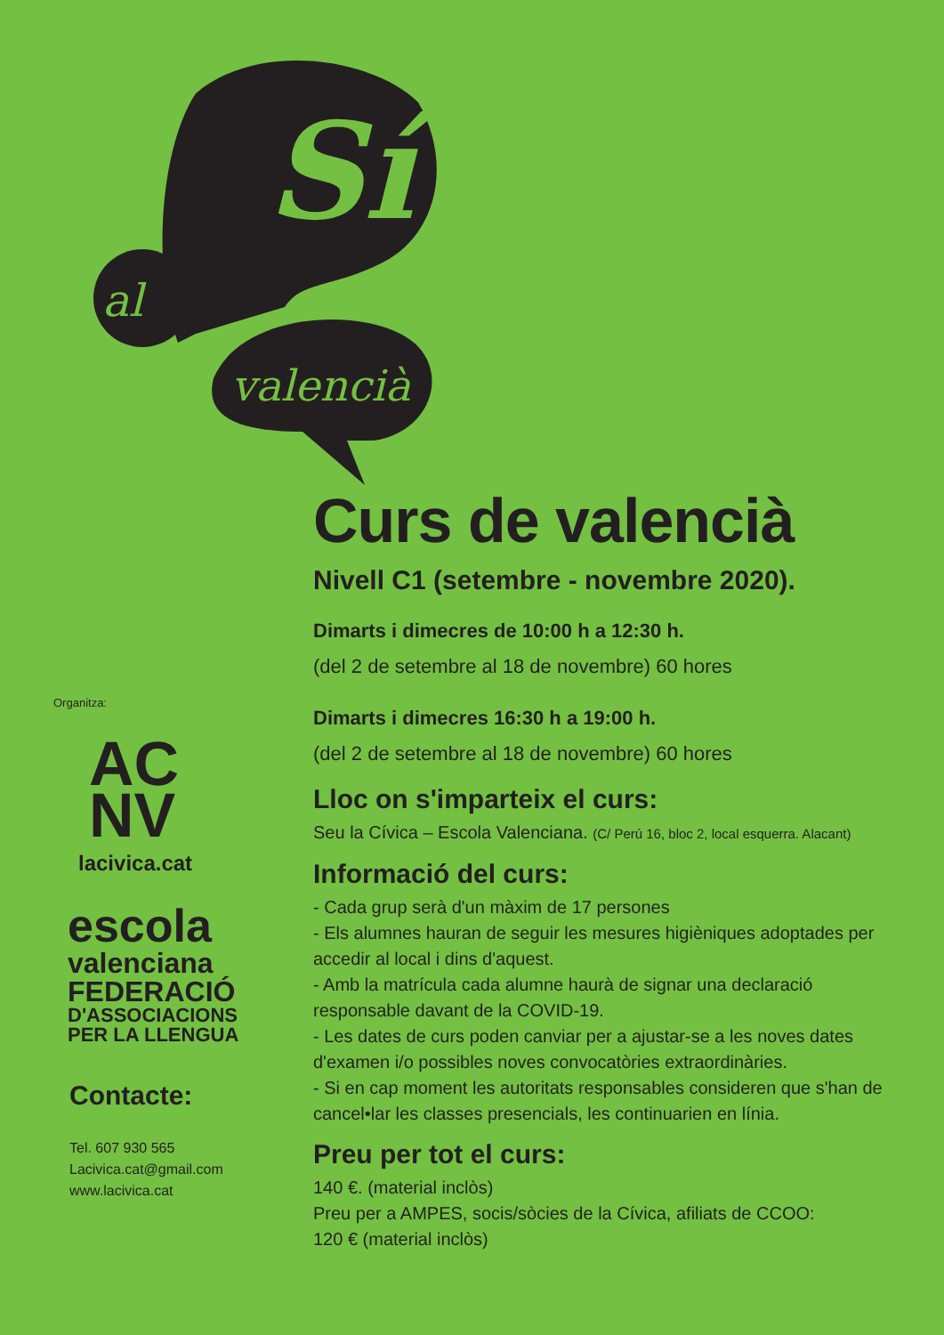Sí
al
valencià
Organitza:
AC
NV
lacivica.cat
escola
valenciana
FEDERACIÓ
D'ASSOCIACIONS
PER LA LLENGUA
Contacte:
Tel. 607 930 565
Lacivica.cat@gmail.com
www.lacivica.cat
Curs de valencià
Nivell C1 (setembre - novembre 2020).
Dimarts i dimecres de 10:00 h a 12:30 h.
(del 2 de setembre al 18 de novembre) 60 hores
Dimarts i dimecres 16:30 h a 19:00 h.
(del 2 de setembre al 18 de novembre) 60 hores
Lloc on s'imparteix el curs:
Seu la Cívica – Escola Valenciana. (C/ Perú 16, bloc 2, local esquerra. Alacant)
Informació del curs:
- Cada grup serà d'un màxim de 17 persones
- Els alumnes hauran de seguir les mesures higièniques adoptades per accedir al local i dins d'aquest.
- Amb la matrícula cada alumne haurà de signar una declaració responsable davant de la COVID-19.
- Les dates de curs poden canviar per a ajustar-se a les noves dates d'examen i/o possibles noves convocatòries extraordinàries.
- Si en cap moment les autoritats responsables consideren que s'han de cancel•lar les classes presencials, les continuarien en línia.
Preu per tot el curs:
140 €. (material inclòs)
Preu per a AMPES, socis/sòcies de la Cívica, afiliats de CCOO:
120 € (material inclòs)